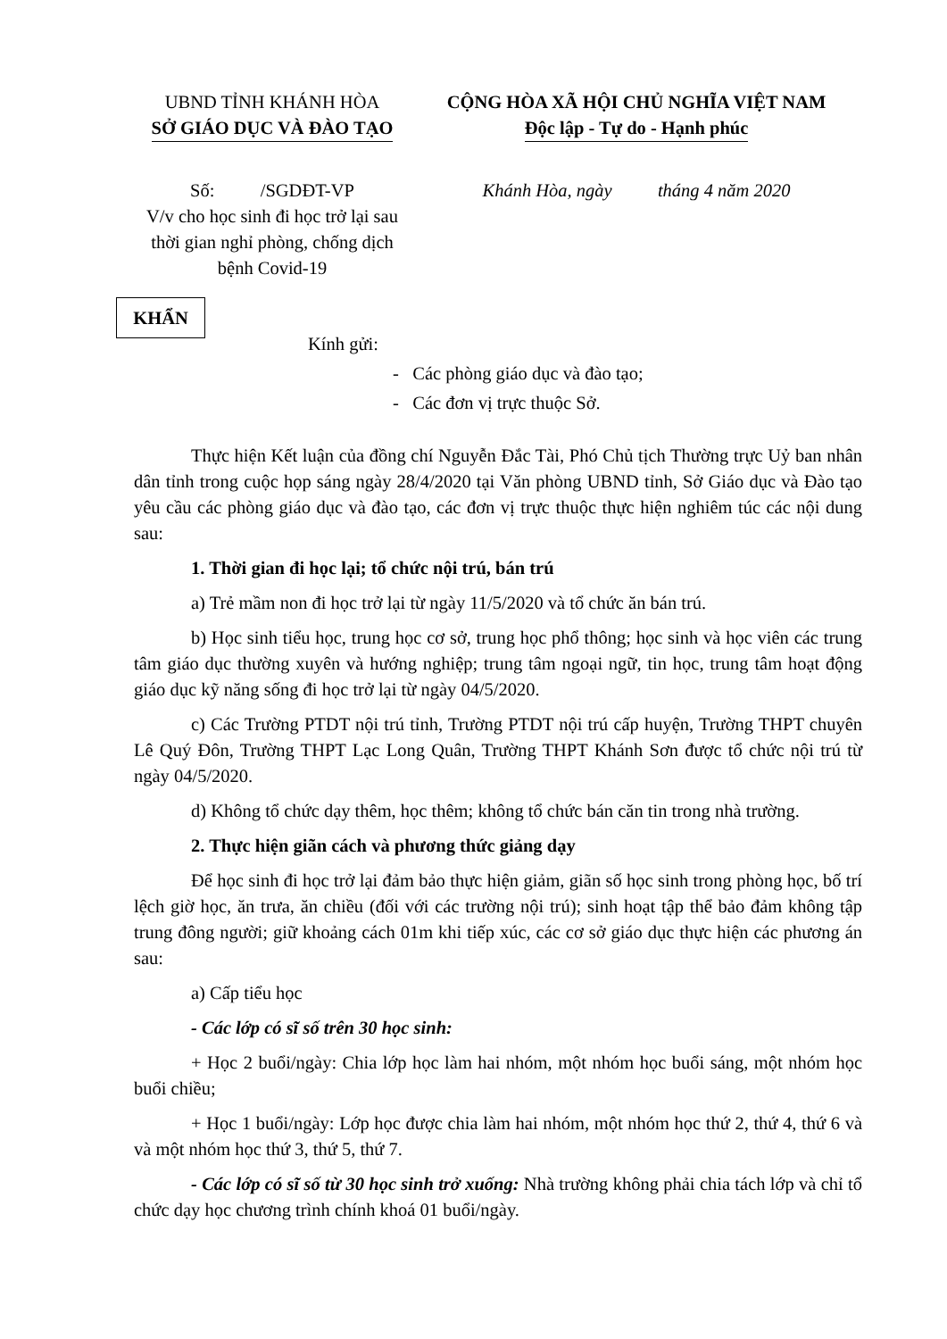UBND TỈNH KHÁNH HÒA
SỞ GIÁO DỤC VÀ ĐÀO TẠO
CỘNG HÒA XÃ HỘI CHỦ NGHĨA VIỆT NAM
Độc lập - Tự do - Hạnh phúc
Số: /SGDĐT-VP
V/v cho học sinh đi học trở lại sau thời gian nghỉ phòng, chống dịch bệnh Covid-19
Khánh Hòa, ngày tháng 4 năm 2020
KHẨN
Kính gửi:
- Các phòng giáo dục và đào tạo;
- Các đơn vị trực thuộc Sở.
Thực hiện Kết luận của đồng chí Nguyễn Đắc Tài, Phó Chủ tịch Thường trực Uỷ ban nhân dân tỉnh trong cuộc họp sáng ngày 28/4/2020 tại Văn phòng UBND tỉnh, Sở Giáo dục và Đào tạo yêu cầu các phòng giáo dục và đào tạo, các đơn vị trực thuộc thực hiện nghiêm túc các nội dung sau:
1. Thời gian đi học lại; tổ chức nội trú, bán trú
a) Trẻ mầm non đi học trở lại từ ngày 11/5/2020 và tổ chức ăn bán trú.
b) Học sinh tiểu học, trung học cơ sở, trung học phổ thông; học sinh và học viên các trung tâm giáo dục thường xuyên và hướng nghiệp; trung tâm ngoại ngữ, tin học, trung tâm hoạt động giáo dục kỹ năng sống đi học trở lại từ ngày 04/5/2020.
c) Các Trường PTDT nội trú tỉnh, Trường PTDT nội trú cấp huyện, Trường THPT chuyên Lê Quý Đôn, Trường THPT Lạc Long Quân, Trường THPT Khánh Sơn được tổ chức nội trú từ ngày 04/5/2020.
d) Không tổ chức dạy thêm, học thêm; không tổ chức bán căn tin trong nhà trường.
2. Thực hiện giãn cách và phương thức giảng dạy
Để học sinh đi học trở lại đảm bảo thực hiện giảm, giãn số học sinh trong phòng học, bố trí lệch giờ học, ăn trưa, ăn chiều (đối với các trường nội trú); sinh hoạt tập thể bảo đảm không tập trung đông người; giữ khoảng cách 01m khi tiếp xúc, các cơ sở giáo dục thực hiện các phương án sau:
a) Cấp tiểu học
- Các lớp có sĩ số trên 30 học sinh:
+ Học 2 buổi/ngày: Chia lớp học làm hai nhóm, một nhóm học buổi sáng, một nhóm học buổi chiều;
+ Học 1 buổi/ngày: Lớp học được chia làm hai nhóm, một nhóm học thứ 2, thứ 4, thứ 6 và và một nhóm học thứ 3, thứ 5, thứ 7.
- Các lớp có sĩ số từ 30 học sinh trở xuống: Nhà trường không phải chia tách lớp và chỉ tổ chức dạy học chương trình chính khoá 01 buổi/ngày.